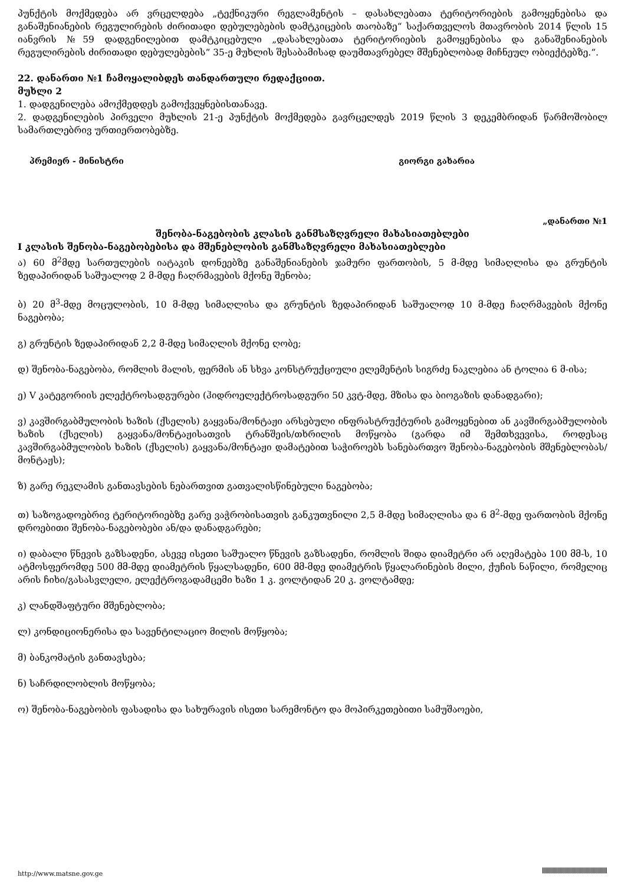პუნქტის მოქმედება არ ვრცელდება „ტექნიკური რეგლამენტის – დასახლებათა ტერიტორიების გამოყენებისა და განაშენიანების რეგულირების ძირითადი დებულებების დამტკიცების თაობაზე“ საქართველოს მთავრობის 2014 წლის 15 იანვრის №59 დადგენილებით დამტკიცებული „დასახლებათა ტერიტორიების გამოყენებისა და განაშენიანების რეგულირების ძირითადი დებულებების“ 35-ე მუხლის შესაბამისად დაუმთავრებელ მშენებლობად მიჩნეულ ობიექტებზე.“.
22. დანართი №1 ჩამოყალიბდეს თანდართული რედაქციით.
მუხლი 2
1. დადგენილება ამოქმედდეს გამოქვეყნებისთანავე.
2. დადგენილების პირველი მუხლის 21-ე პუნქტის მოქმედება გავრცელდეს 2019 წლის 3 დეკემბრიდან წარმოშობილ სამართლებრივ ურთიერთობებზე.
პრემიერ - მინისტრი გიორგი გახარია
„დანართი №1
შენობა-ნაგებობის კლასის განმსაზღვრელი მახასიათებლები
I კლასის შენობა-ნაგებობებისა და მშენებლობის განმსაზღვრელი მახასიათებლები
ა) 60 მ<sup>2</sup>მდე სართულების იატაკის დონეებზე განაშენიანების ჯამური ფართობის, 5 მ-მდე სიმაღლისა და გრუნტის ზედაპირიდან საშუალოდ 2 მ-მდე ჩაღრმავების მქონე შენობა;
ბ) 20 მ<sup>3</sup>-მდე მოცულობის, 10 მ-მდე სიმაღლისა და გრუნტის ზედაპირიდან საშუალოდ 10 მ-მდე ჩაღრმავების მქონე ნაგებობა;
გ) გრუნტის ზედაპირიდან 2,2 მ-მდე სიმაღლის მქონე ღობე;
დ) შენობა-ნაგებობა, რომლის მალის, ფერმის ან სხვა კონსტრუქციული ელემენტის სიგრძე ნაკლებია ან ტოლია 6 მ-ისა;
ე) V კატეგორიის ელექტროსადგურები (ჰიდროელექტროსადგური 50 კვტ-მდე, მზისა და ბიოგაზის დანადგარი);
ვ) კავშირგაბმულობის ხაზის (ქსელის) გაყვანა/მონტაჟი არსებული ინფრასტრუქტურის გამოყენებით ან კავშირგაბმულობის ხაზის (ქსელის) გაყვანა/მონტაჟისათვის ტრანშეის/თხრილის მოწყობა (გარდა იმ შემთხვევისა, როდესაც კავშირგაბმულობის ხაზის (ქსელის) გაყვანა/მონტაჟი დამატებით საჭიროებს სანებართვო შენობა-ნაგებობის მშენებლობას/მონტაჟს);
ზ) გარე რეკლამის განთავსების ნებართვით გათვალისწინებული ნაგებობა;
თ) საზოგადოებრივ ტერიტორიებზე გარე ვაჭრობისათვის განკუთვნილი 2,5 მ-მდე სიმაღლისა და 6 მ<sup>2</sup>-მდე ფართობის მქონე დროებითი შენობა-ნაგებობები ან/და დანადგარები;
ი) დაბალი წნევის გაზსადენი, ასევე ისეთი საშუალო წნევის გაზსადენი, რომლის შიდა დიამეტრი არ აღემატება 100 მმ-ს, 10 ატმოსფერომდე 500 მმ-მდე დიამეტრის წყალსადენი, 600 მმ-მდე დიამეტრის წყალარინების მილი, ქუჩის ნაწილი, რომელიც არის ჩიხი/გასასვლელი, ელექტროგადამცემი ხაზი 1 კ. ვოლტიდან 20 კ. ვოლტამდე;
კ) ლანდშაფტური მშენებლობა;
ლ) კონდიციონერისა და სავენტილაციო მილის მოწყობა;
მ) ბანკომატის განთავსება;
ნ) საჩრდილობლის მოწყობა;
ო) შენობა-ნაგებობის ფასადისა და სახურავის ისეთი სარემონტო და მოპირკეთებითი სამუშაოები,
http://www.matsne.gov.ge